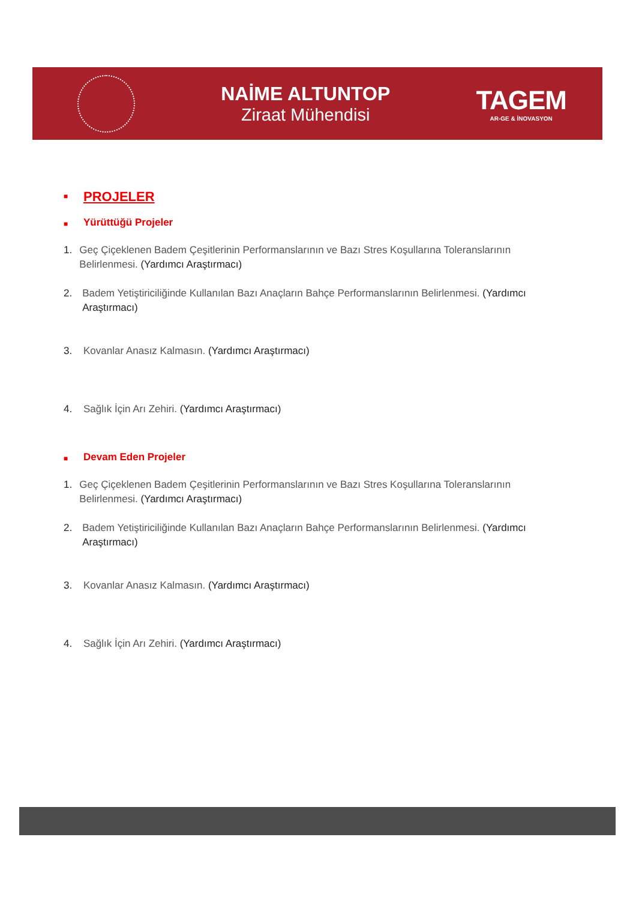NAİME ALTUNTOP
Ziraat Mühendisi
TAGEM
AR-GE & İNOVASYON
■ PROJELER
■ Yürüttüğü Projeler
1. Geç Çiçeklenen Badem Çeşitlerinin Performanslarının ve Bazı Stres Koşullarına Toleranslarının Belirlenmesi. (Yardımcı Araştırmacı)
2. Badem Yetiştiriciliğinde Kullanılan Bazı Anaçların Bahçe Performanslarının Belirlenmesi. (Yardımcı Araştırmacı)
3. Kovanlar Anasız Kalmasın. (Yardımcı Araştırmacı)
4. Sağlık İçin Arı Zehiri. (Yardımcı Araştırmacı)
■ Devam Eden Projeler
1. Geç Çiçeklenen Badem Çeşitlerinin Performanslarının ve Bazı Stres Koşullarına Toleranslarının Belirlenmesi. (Yardımcı Araştırmacı)
2. Badem Yetiştiriciliğinde Kullanılan Bazı Anaçların Bahçe Performanslarının Belirlenmesi. (Yardımcı Araştırmacı)
3. Kovanlar Anasız Kalmasın. (Yardımcı Araştırmacı)
4. Sağlık İçin Arı Zehiri. (Yardımcı Araştırmacı)